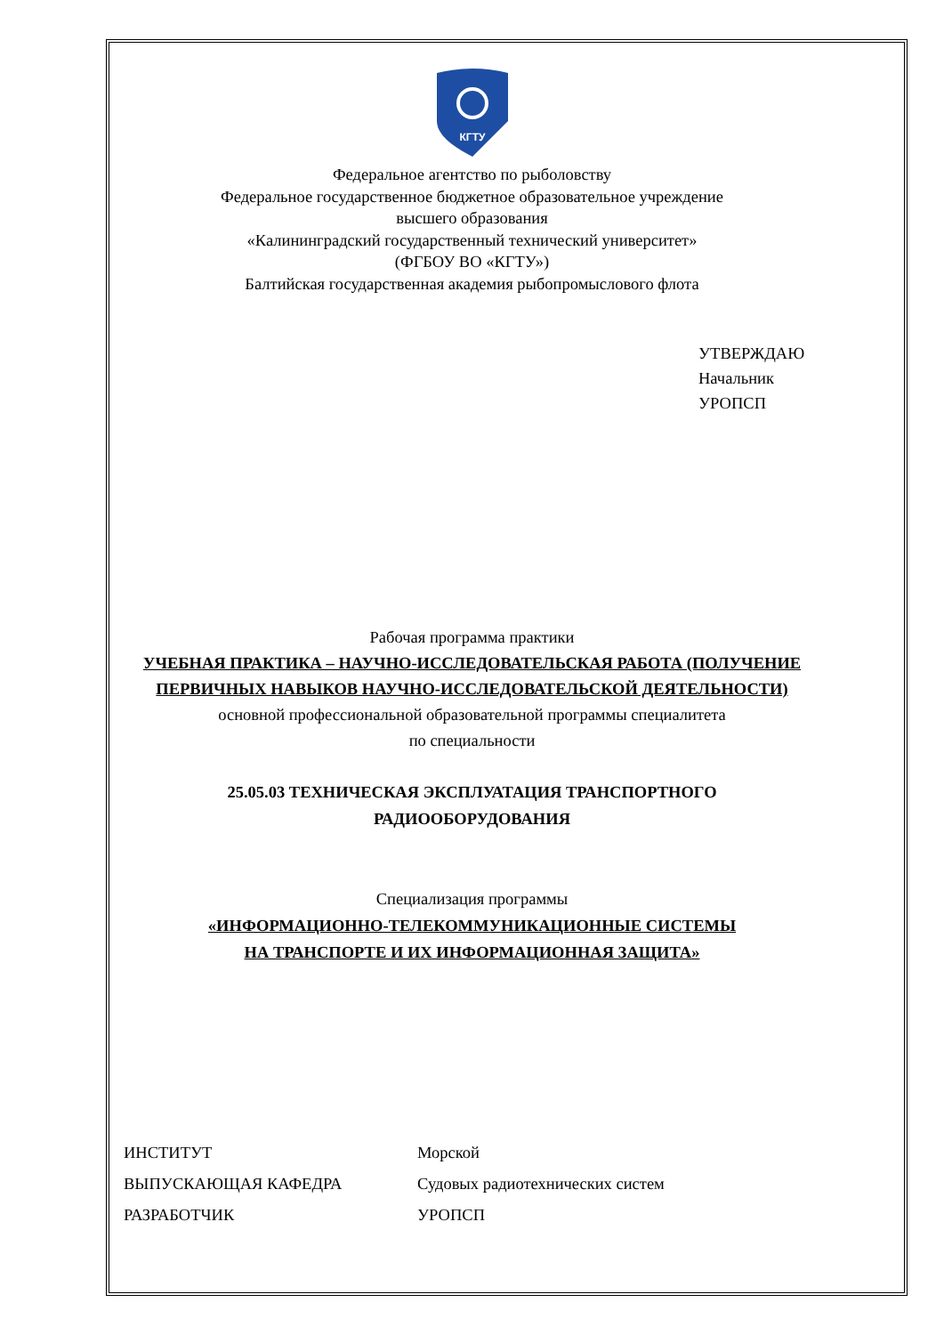КГТУ
Федеральное агентство по рыболовству
Федеральное государственное бюджетное образовательное учреждение
высшего образования
«Калининградский государственный технический университет»
(ФГБОУ ВО «КГТУ»)
Балтийская государственная академия рыбопромыслового флота
УТВЕРЖДАЮ
Начальник УРОПСП
Рабочая программа практики
УЧЕБНАЯ ПРАКТИКА – НАУЧНО-ИССЛЕДОВАТЕЛЬСКАЯ РАБОТА (ПОЛУЧЕНИЕ ПЕРВИЧНЫХ НАВЫКОВ НАУЧНО-ИССЛЕДОВАТЕЛЬСКОЙ ДЕЯТЕЛЬНОСТИ)
основной профессиональной образовательной программы специалитета
по специальности
25.05.03 ТЕХНИЧЕСКАЯ ЭКСПЛУАТАЦИЯ ТРАНСПОРТНОГО
РАДИООБОРУДОВАНИЯ
Специализация программы
«ИНФОРМАЦИОННО-ТЕЛЕКОММУНИКАЦИОННЫЕ СИСТЕМЫ
НА ТРАНСПОРТЕ И ИХ ИНФОРМАЦИОННАЯ ЗАЩИТА»
| ИНСТИТУТ | Морской |
| ВЫПУСКАЮЩАЯ КАФЕДРА | Судовых радиотехнических систем |
| РАЗРАБОТЧИК | УРОПСП |